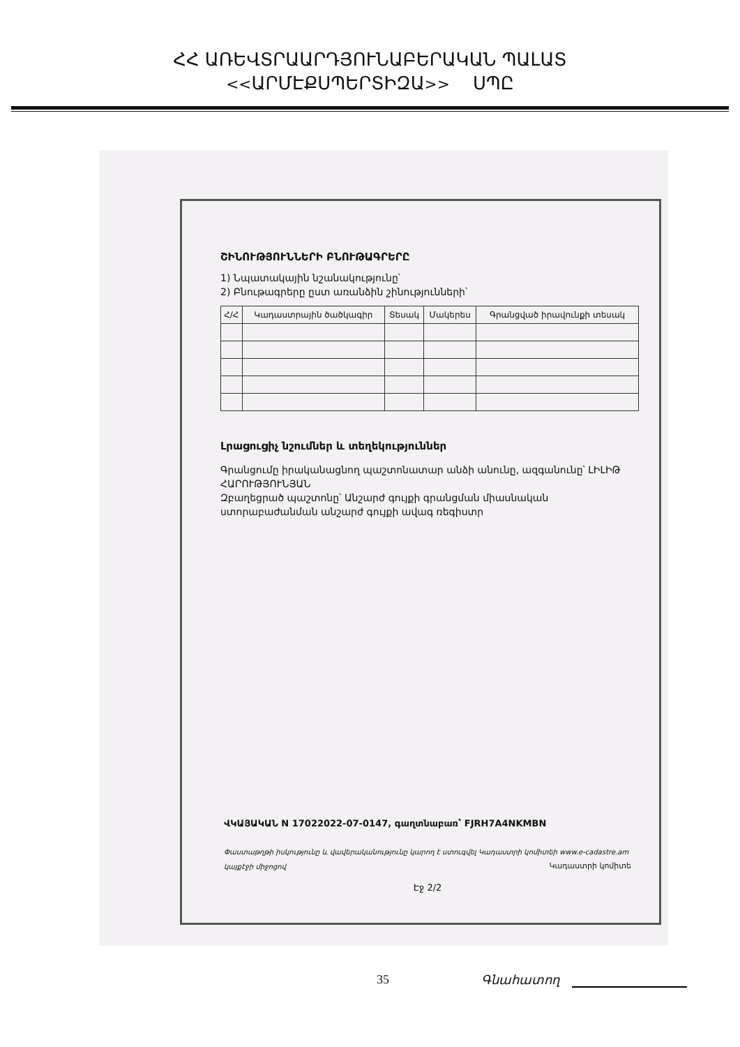ՀՀ ԱՌԵՎՏՐԱԱՐԴՅՈՒՆԱԲԵՐԱԿԱՆ ՊԱԼԱՏ
<<ԱՐՄԷՔՍՊԵՐՏԻԶԱ>> ՍՊԸ
ՇԻՆՈՒԹՅՈՒՆՆԵՐԻ ԲՆՈՒԹԱԳՐԵՐԸ
1) Նպատակային նշանակությունը՝
2) Բնութագրերը ըստ առանձին շինությունների՝
| Հ/Հ | Կադաստրային ծածկագիր | Տեսակ | Մակերես | Գրանցված իրավունքի տեսակ |
| --- | --- | --- | --- | --- |
Լրացուցիչ նշումներ և տեղեկություններ
Գրանցումը իրականացնող պաշտոնատար անձի անունը, ազգանունը՝ ԼԻԼԻԹ ՀԱՐՈՒԹՅՈՒՆՅԱՆ
Զբաղեցրած պաշտոնը՝ Անշարժ գույքի գրանցման միասնական ստորաբաժանման անշարժ գույքի ավագ ռեգիստր
ՎԿԱՅԱԿԱՆ N 17022022-07-0147, գաղտնաբառ՝ FJRH7A4NKMBN
Փաստաթղթի իսկությունը և վավերականությունը կարող է ստուգվել Կադաստրի կոմիտեի www.e-cadastre.am կայքէջի միջոցով Կադաստրի կոմիտե
Էջ 2/2
35 Գնահատող